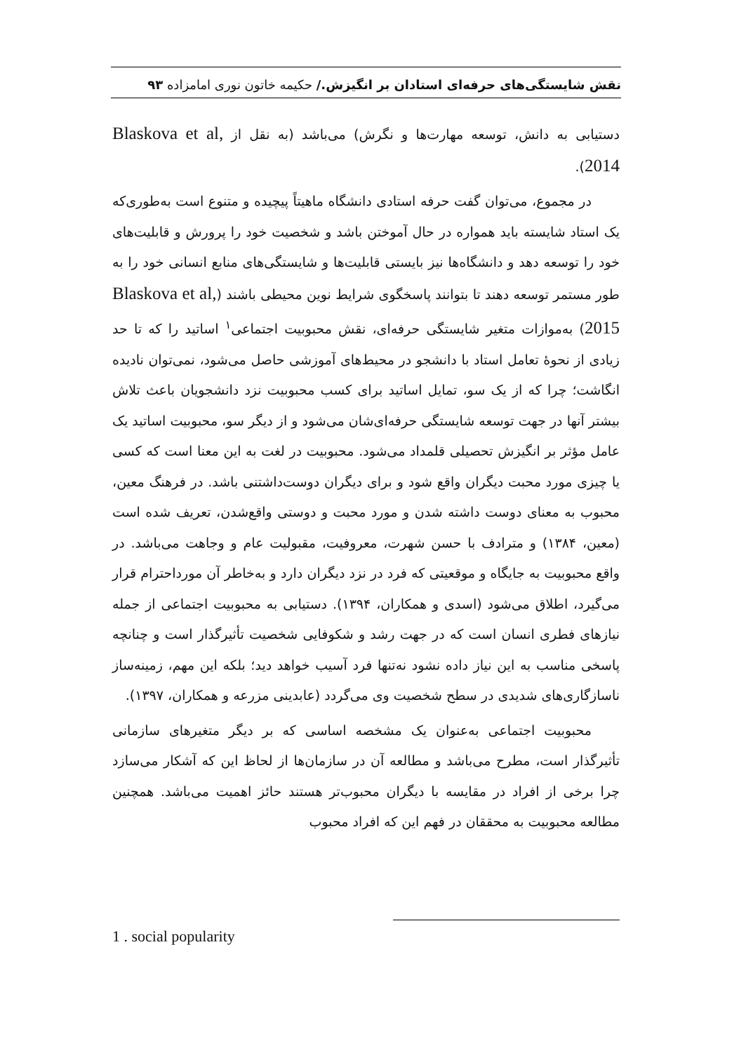نقش شایستگی‌های حرفه‌ای استادان بر انگیزش./ حکیمه خاتون نوری امامزاده ۹۳
دستیابی به دانش، توسعه مهارت‌ها و نگرش) می‌باشد (به نقل از Blaskova et al, 2014).
در مجموع، می‌توان گفت حرفه استادی دانشگاه ماهیتاً پیچیده و متنوع است به‌طوری‌که یک استاد شایسته باید همواره در حال آموختن باشد و شخصیت خود را پرورش و قابلیت‌های خود را توسعه دهد و دانشگاه‌ها نیز بایستی قابلیت‌ها و شایستگی‌های منابع انسانی خود را به طور مستمر توسعه دهند تا بتوانند پاسخگوی شرایط نوین محیطی باشند (Blaskova et al, 2015) به‌موازات متغیر شایستگی حرفه‌ای، نقش محبوبیت اجتماعی<sup>۱</sup> اساتید را که تا حد زیادی از نحوۀ تعامل استاد با دانشجو در محیط‌های آموزشی حاصل می‌شود، نمی‌توان نادیده انگاشت؛ چرا که از یک سو، تمایل اساتید برای کسب محبوبیت نزد دانشجویان باعث تلاش بیشتر آنها در جهت توسعه شایستگی حرفه‌ای‌شان می‌شود و از دیگر سو، محبوبیت اساتید یک عامل مؤثر بر انگیزش تحصیلی قلمداد می‌شود. محبوبیت در لغت به این معنا است که کسی یا چیزی مورد محبت دیگران واقع شود و برای دیگران دوست‌داشتنی باشد. در فرهنگ معین، محبوب به معنای دوست داشته شدن و مورد محبت و دوستی واقع‌شدن، تعریف شده است (معین، ۱۳۸۴) و مترادف با حسن شهرت، معروفیت، مقبولیت عام و وجاهت می‌باشد. در واقع محبوبیت به جایگاه و موقعیتی که فرد در نزد دیگران دارد و به‌خاطر آن مورداحترام قرار می‌گیرد، اطلاق می‌شود (اسدی و همکاران، ۱۳۹۴). دستیابی به محبوبیت اجتماعی از جمله نیازهای فطری انسان است که در جهت رشد و شکوفایی شخصیت تأثیرگذار است و چنانچه پاسخی مناسب به این نیاز داده نشود نه‌تنها فرد آسیب خواهد دید؛ بلکه این مهم، زمینه‌ساز ناسازگاری‌های شدیدی در سطح شخصیت وی می‌گردد (عابدینی مزرعه و همکاران، ۱۳۹۷).
محبوبیت اجتماعی به‌عنوان یک مشخصه اساسی که بر دیگر متغیرهای سازمانی تأثیرگذار است، مطرح می‌باشد و مطالعه آن در سازمان‌ها از لحاظ این که آشکار می‌سازد چرا برخی از افراد در مقایسه با دیگران محبوب‌تر هستند حائز اهمیت می‌باشد. همچنین مطالعه محبوبیت به محققان در فهم این که افراد محبوب
1 . social popularity